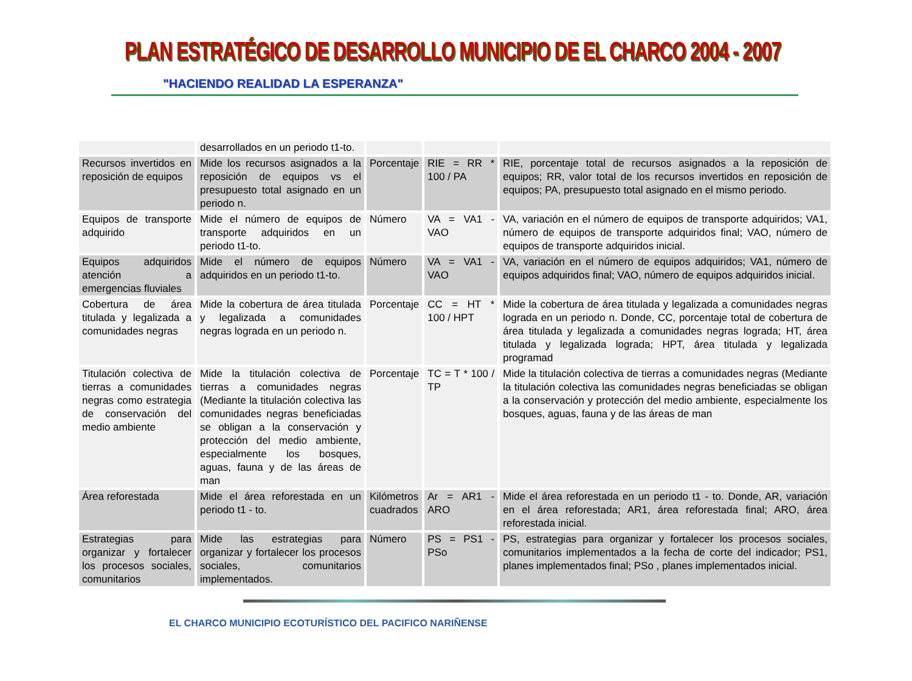PLAN ESTRATÉGICO DE DESARROLLO MUNICIPIO DE EL CHARCO 2004 - 2007
"HACIENDO REALIDAD LA ESPERANZA"
| | desarrollados en un periodo t1-to. | | | |
| Recursos invertidos en reposición de equipos | Mide los recursos asignados a la reposición de equipos vs el presupuesto total asignado en un periodo n. | Porcentaje | RIE = RR * 100 / PA | RIE, porcentaje total de recursos asignados a la reposición de equipos; RR, valor total de los recursos invertidos en reposición de equipos; PA, presupuesto total asignado en el mismo periodo. |
| Equipos de transporte adquirido | Mide el número de equipos de transporte adquiridos en un periodo t1-to. | Número | VA = VA1 - VAO | VA, variación en el número de equipos de transporte adquiridos; VA1, número de equipos de transporte adquiridos final; VAO, número de equipos de transporte adquiridos inicial. |
| Equipos adquiridos atención a emergencias fluviales | Mide el número de equipos adquiridos en un periodo t1-to. | Número | VA = VA1 - VAO | VA, variación en el número de equipos adquiridos; VA1, número de equipos adquiridos final; VAO, número de equipos adquiridos inicial. |
| Cobertura de área titulada y legalizada a comunidades negras | Mide la cobertura de área titulada y legalizada a comunidades negras lograda en un periodo n. | Porcentaje | CC = HT * 100 / HPT | Mide la cobertura de área titulada y legalizada a comunidades negras lograda en un periodo n. Donde, CC, porcentaje total de cobertura de área titulada y legalizada a comunidades negras lograda; HT, área titulada y legalizada lograda; HPT, área titulada y legalizada programad |
| Titulación colectiva de tierras a comunidades negras como estrategia de conservación del medio ambiente | Mide la titulación colectiva de tierras a comunidades negras (Mediante la titulación colectiva las comunidades negras beneficiadas se obligan a la conservación y protección del medio ambiente, especialmente los bosques, aguas, fauna y de las áreas de man | Porcentaje | TC = T * 100 / TP | Mide la titulación colectiva de tierras a comunidades negras (Mediante la titulación colectiva las comunidades negras beneficiadas se obligan a la conservación y protección del medio ambiente, especialmente los bosques, aguas, fauna y de las áreas de man |
| Área reforestada | Mide el área reforestada en un periodo t1 - to. | Kilómetros cuadrados | Ar = AR1 - ARO | Mide el área reforestada en un periodo t1 - to. Donde, AR, variación en el área reforestada; AR1, área reforestada final; ARO, área reforestada inicial. |
| Estrategias para organizar y fortalecer los procesos sociales, comunitarios | Mide las estrategias para organizar y fortalecer los procesos sociales, comunitarios implementados. | Número | PS = PS1 - PSo | PS, estrategias para organizar y fortalecer los procesos sociales, comunitarios implementados a la fecha de corte del indicador; PS1, planes implementados final; PSo , planes implementados inicial. |
EL CHARCO MUNICIPIO ECOTURÍSTICO DEL PACIFICO NARIÑENSE